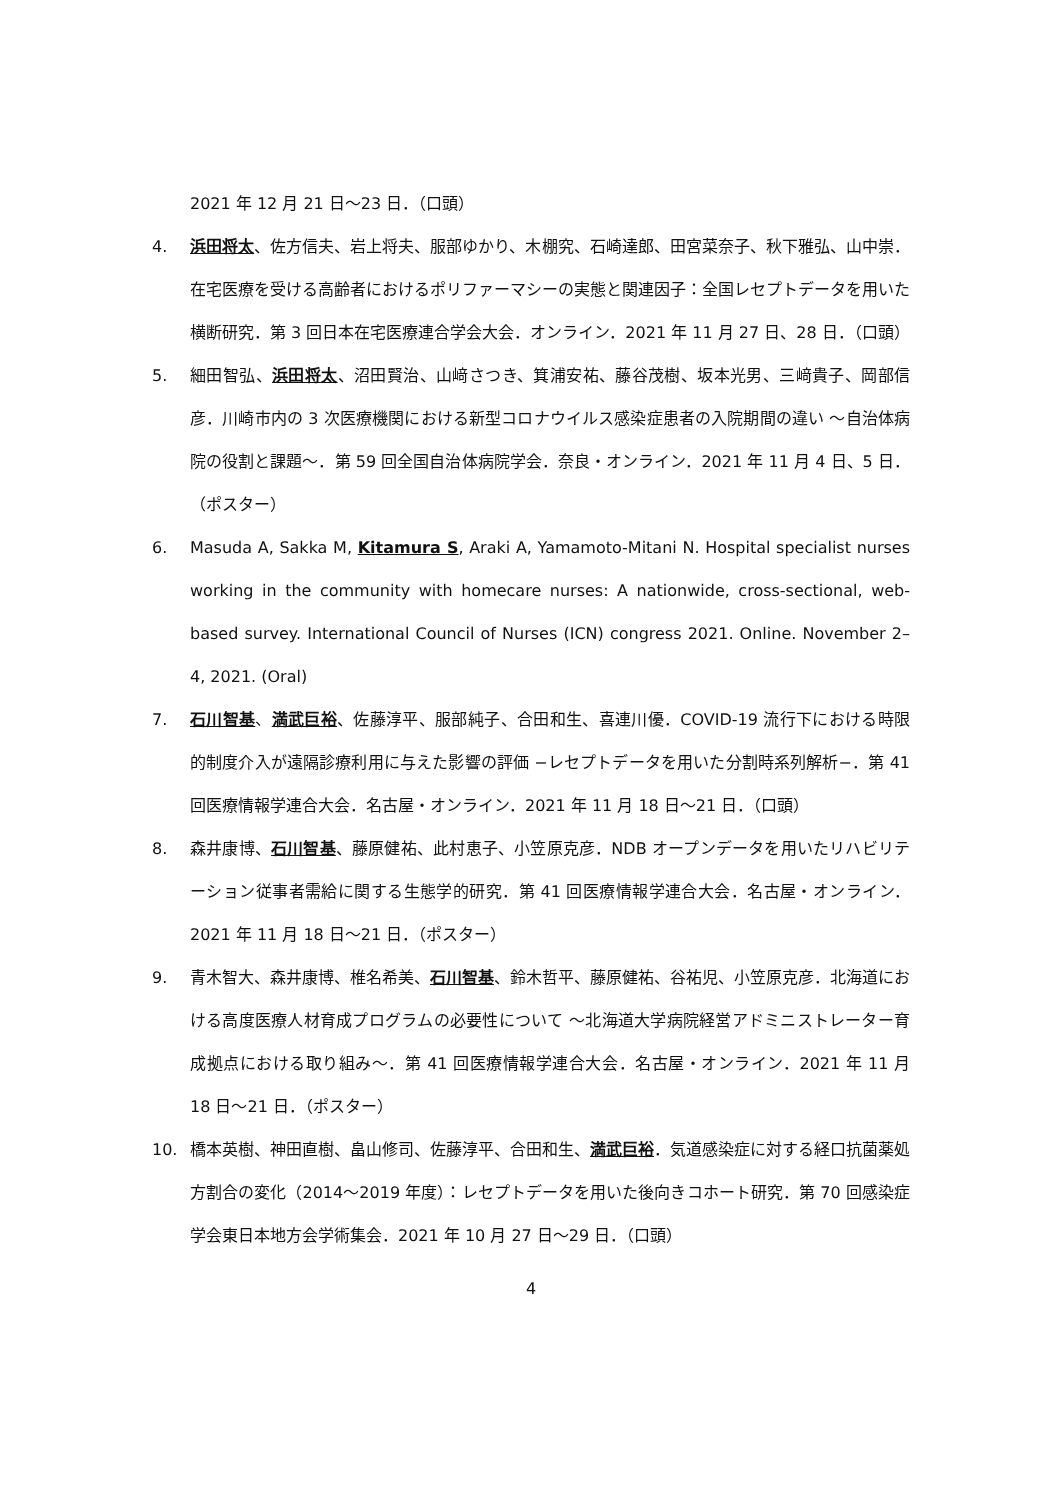2021 年 12 月 21 日～23 日．（口頭）
4. 浜田将太、佐方信夫、岩上将夫、服部ゆかり、木棚究、石崎達郎、田宮菜奈子、秋下雅弘、山中崇．在宅医療を受ける高齢者におけるポリファーマシーの実態と関連因子：全国レセプトデータを用いた横断研究．第 3 回日本在宅医療連合学会大会．オンライン．2021 年 11 月 27 日、28 日．（口頭）
5. 細田智弘、浜田将太、沼田賢治、山﨑さつき、箕浦安祐、藤谷茂樹、坂本光男、三﨑貴子、岡部信彦．川崎市内の 3 次医療機関における新型コロナウイルス感染症患者の入院期間の違い ～自治体病院の役割と課題～．第 59 回全国自治体病院学会．奈良・オンライン．2021 年 11 月 4 日、5 日．（ポスター）
6. Masuda A, Sakka M, Kitamura S, Araki A, Yamamoto-Mitani N. Hospital specialist nurses working in the community with homecare nurses: A nationwide, cross-sectional, web-based survey. International Council of Nurses (ICN) congress 2021. Online. November 2–4, 2021. (Oral)
7. 石川智基、満武巨裕、佐藤淳平、服部純子、合田和生、喜連川優．COVID-19 流行下における時限的制度介入が遠隔診療利用に与えた影響の評価 −レセプトデータを用いた分割時系列解析−．第 41 回医療情報学連合大会．名古屋・オンライン．2021 年 11 月 18 日～21 日．（口頭）
8. 森井康博、石川智基、藤原健祐、此村恵子、小笠原克彦．NDB オープンデータを用いたリハビリテーション従事者需給に関する生態学的研究．第 41 回医療情報学連合大会．名古屋・オンライン．2021 年 11 月 18 日～21 日．（ポスター）
9. 青木智大、森井康博、椎名希美、石川智基、鈴木哲平、藤原健祐、谷祐児、小笠原克彦．北海道における高度医療人材育成プログラムの必要性について ～北海道大学病院経営アドミニストレーター育成拠点における取り組み～．第 41 回医療情報学連合大会．名古屋・オンライン．2021 年 11 月 18 日～21 日．（ポスター）
10. 橋本英樹、神田直樹、畠山修司、佐藤淳平、合田和生、満武巨裕．気道感染症に対する経口抗菌薬処方割合の変化（2014～2019 年度）：レセプトデータを用いた後向きコホート研究．第 70 回感染症学会東日本地方会学術集会．2021 年 10 月 27 日～29 日．（口頭）
4